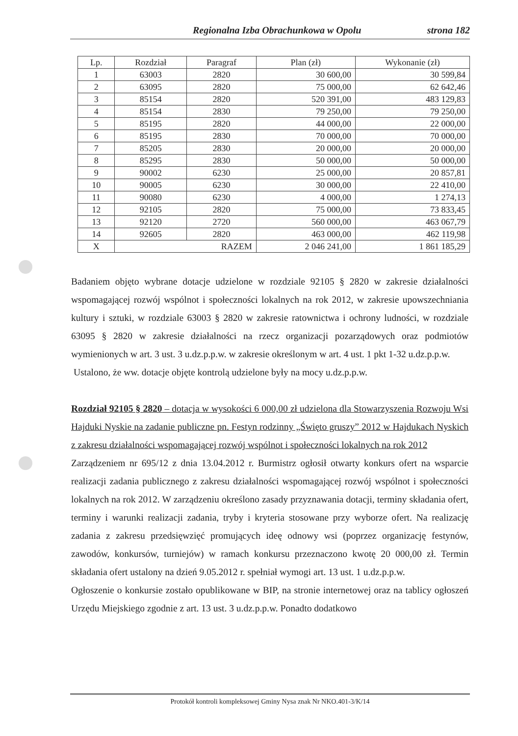Regionalna Izba Obrachunkowa w Opolu strona 182
| Lp. | Rozdział | Paragraf | Plan (zł) | Wykonanie (zł) |
| --- | --- | --- | --- | --- |
| 1 | 63003 | 2820 | 30 600,00 | 30 599,84 |
| 2 | 63095 | 2820 | 75 000,00 | 62 642,46 |
| 3 | 85154 | 2820 | 520 391,00 | 483 129,83 |
| 4 | 85154 | 2830 | 79 250,00 | 79 250,00 |
| 5 | 85195 | 2820 | 44 000,00 | 22 000,00 |
| 6 | 85195 | 2830 | 70 000,00 | 70 000,00 |
| 7 | 85205 | 2830 | 20 000,00 | 20 000,00 |
| 8 | 85295 | 2830 | 50 000,00 | 50 000,00 |
| 9 | 90002 | 6230 | 25 000,00 | 20 857,81 |
| 10 | 90005 | 6230 | 30 000,00 | 22 410,00 |
| 11 | 90080 | 6230 | 4 000,00 | 1 274,13 |
| 12 | 92105 | 2820 | 75 000,00 | 73 833,45 |
| 13 | 92120 | 2720 | 560 000,00 | 463 067,79 |
| 14 | 92605 | 2820 | 463 000,00 | 462 119,98 |
| X | RAZEM | | 2 046 241,00 | 1 861 185,29 |
Badaniem objęto wybrane dotacje udzielone w rozdziale 92105 § 2820 w zakresie działalności wspomagającej rozwój wspólnot i społeczności lokalnych na rok 2012, w zakresie upowszechniania kultury i sztuki, w rozdziale 63003 § 2820 w zakresie ratownictwa i ochrony ludności, w rozdziale 63095 § 2820 w zakresie działalności na rzecz organizacji pozarządowych oraz podmiotów wymienionych w art. 3 ust. 3 u.dz.p.p.w. w zakresie określonym w art. 4 ust. 1 pkt 1-32 u.dz.p.p.w.
Ustalono, że ww. dotacje objęte kontrolą udzielone były na mocy u.dz.p.p.w.
Rozdział 92105 § 2820 – dotacja w wysokości 6 000,00 zł udzielona dla Stowarzyszenia Rozwoju Wsi Hajduki Nyskie na zadanie publiczne pn. Festyn rodzinny „Święto gruszy” 2012 w Hajdukach Nyskich z zakresu działalności wspomagającej rozwój wspólnot i społeczności lokalnych na rok 2012
Zarządzeniem nr 695/12 z dnia 13.04.2012 r. Burmistrz ogłosił otwarty konkurs ofert na wsparcie realizacji zadania publicznego z zakresu działalności wspomagającej rozwój wspólnot i społeczności lokalnych na rok 2012. W zarządzeniu określono zasady przyznawania dotacji, terminy składania ofert, terminy i warunki realizacji zadania, tryby i kryteria stosowane przy wyborze ofert. Na realizację zadania z zakresu przedsięwzięć promujących ideę odnowy wsi (poprzez organizację festynów, zawodów, konkursów, turniejów) w ramach konkursu przeznaczono kwotę 20 000,00 zł. Termin składania ofert ustalony na dzień 9.05.2012 r. spełniał wymogi art. 13 ust. 1 u.dz.p.p.w.
Ogłoszenie o konkursie zostało opublikowane w BIP, na stronie internetowej oraz na tablicy ogłoszeń Urzędu Miejskiego zgodnie z art. 13 ust. 3 u.dz.p.p.w. Ponadto dodatkowo
Protokół kontroli kompleksowej Gminy Nysa znak Nr NKO.401-3/K/14